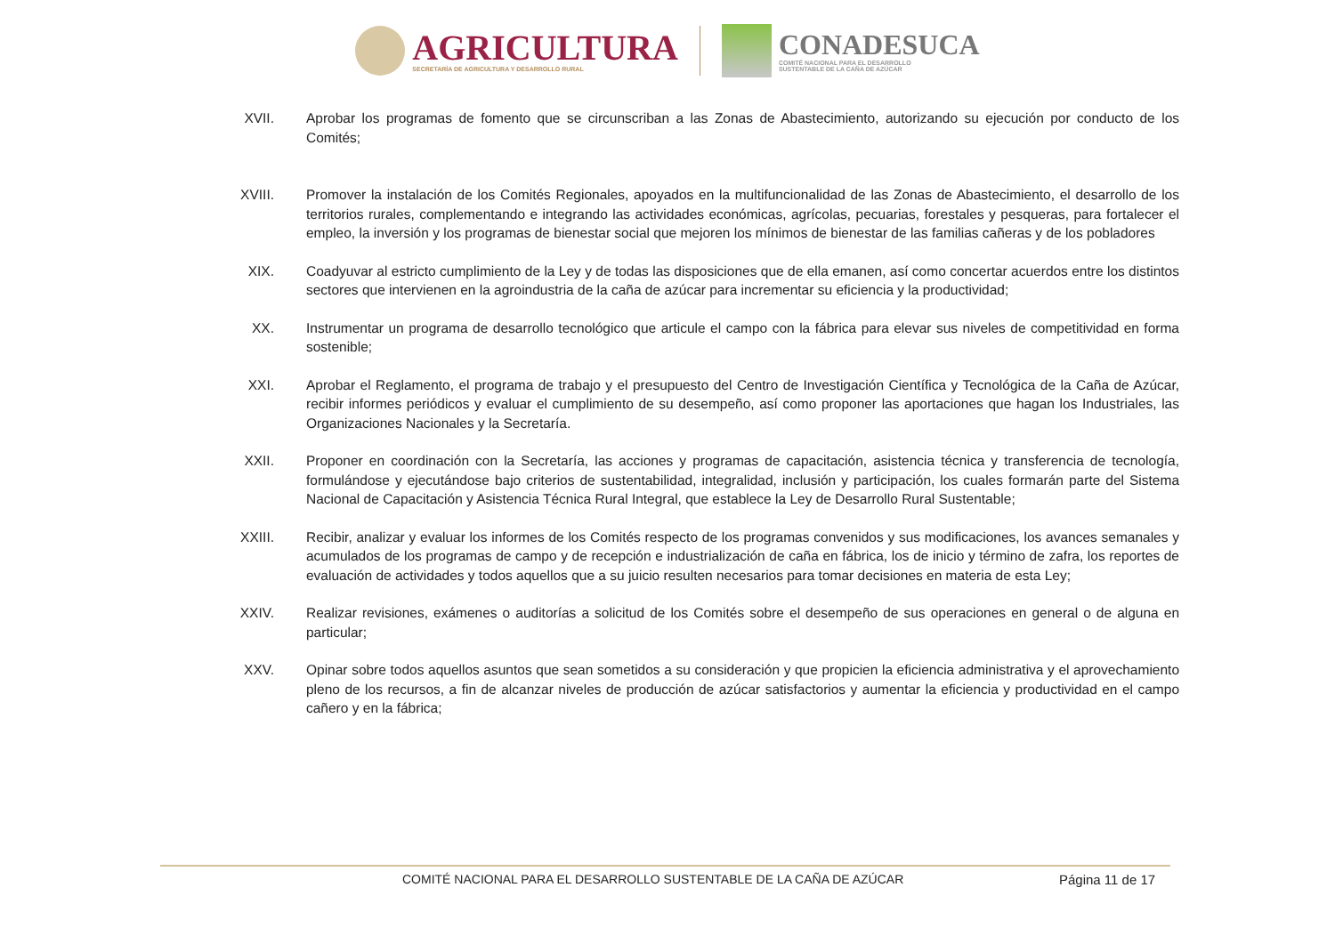AGRICULTURA
SECRETARÍA DE AGRICULTURA Y DESARROLLO RURAL
CONADESUCA
COMITÉ NACIONAL PARA EL DESARROLLO
SUSTENTABLE DE LA CAÑA DE AZÚCAR
XVII.
Aprobar los programas de fomento que se circunscriban a las Zonas de Abastecimiento, autorizando su ejecución por conducto de los Comités;
XVIII.
Promover la instalación de los Comités Regionales, apoyados en la multifuncionalidad de las Zonas de Abastecimiento, el desarrollo de los territorios rurales, complementando e integrando las actividades económicas, agrícolas, pecuarias, forestales y pesqueras, para fortalecer el empleo, la inversión y los programas de bienestar social que mejoren los mínimos de bienestar de las familias cañeras y de los pobladores
XIX. Coadyuvar al estricto cumplimiento de la Ley y de todas las disposiciones que de ella emanen, así como concertar acuerdos entre los distintos sectores que intervienen en la agroindustria de la caña de azúcar para incrementar su eficiencia y la productividad;
XX. Instrumentar un programa de desarrollo tecnológico que articule el campo con la fábrica para elevar sus niveles de competitividad en forma sostenible;
XXI. Aprobar el Reglamento, el programa de trabajo y el presupuesto del Centro de Investigación Científica y Tecnológica de la Caña de Azúcar, recibir informes periódicos y evaluar el cumplimiento de su desempeño, así como proponer las aportaciones que hagan los Industriales, las Organizaciones Nacionales y la Secretaría.
XXII.
Proponer en coordinación con la Secretaría, las acciones y programas de capacitación, asistencia técnica y transferencia de tecnología, formulándose y ejecutándose bajo criterios de sustentabilidad, integralidad, inclusión y participación, los cuales formarán parte del Sistema Nacional de Capacitación y Asistencia Técnica Rural Integral, que establece la Ley de Desarrollo Rural Sustentable;
XXIII.
Recibir, analizar y evaluar los informes de los Comités respecto de los programas convenidos y sus modificaciones, los avances semanales y acumulados de los programas de campo y de recepción e industrialización de caña en fábrica, los de inicio y término de zafra, los reportes de evaluación de actividades y todos aquellos que a su juicio resulten necesarios para tomar decisiones en materia de esta Ley;
XXIV.
Realizar revisiones, exámenes o auditorías a solicitud de los Comités sobre el desempeño de sus operaciones en general o de alguna en particular;
XXV. Opinar sobre todos aquellos asuntos que sean sometidos a su consideración y que propicien la eficiencia administrativa y el aprovechamiento pleno de los recursos, a fin de alcanzar niveles de producción de azúcar satisfactorios y aumentar la eficiencia y productividad en el campo cañero y en la fábrica;
COMITÉ NACIONAL PARA EL DESARROLLO SUSTENTABLE DE LA CAÑA DE AZÚCAR Página 11 de 17